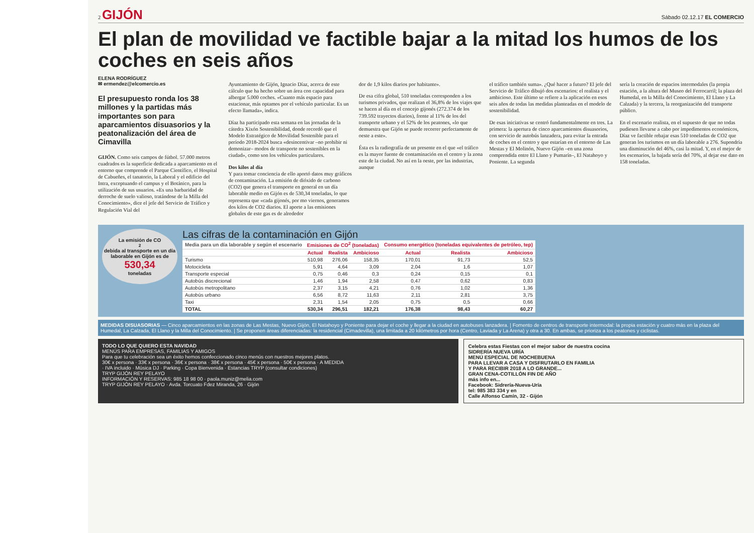2 GIJÓN Sábado 02.12.17 EL COMERCIO
El plan de movilidad ve factible bajar a la mitad los humos de los coches en seis años
ELENA RODRÍGUEZ
✉ ermendez@elcomercio.es
El presupuesto ronda los 38 millones y la partidas más importantes son para aparcamientos disuasorios y la peatonalización del área de Cimavilla
GIJÓN. Como seis campos de fútbol. 57.000 metros cuadrados es la superficie dedicada a aparcamiento en el entorno que comprende el Parque Científico, el Hospital de Cabueñes, el tanatorio, la Laboral y el edificio del Intra, exceptuando el campus y el Botánico, para la utilización de sus usuarios. «Es una barbaridad de derroche de suelo valioso, tratándose de la Milla del Conocimiento», dice el jefe del Servicio de Tráfico y Regulación Vial del
Ayuntamiento de Gijón, Ignacio Díaz, acerca de este cálculo que ha hecho sobre un área con capacidad para albergar 5.000 coches. «Cuanto más espacio para estacionar, más optamos por el vehículo particular. Es un efecto llamada», indica.
Díaz ha participado esta semana en las jornadas de la cátedra Xixón Sostenibilidad, donde recordó que el Modelo Estratégico de Movilidad Sostenible para el período 2018-2024 busca «desincentivar –no prohibir ni demonizar– modos de transporte no sostenibles en la ciudad», como son los vehículos particulares.
Dos kilos al día
Y para tomar conciencia de ello aportó datos muy gráficos de contaminación. La emisión de dióxido de carbono (CO2) que genera el transporte en general en un día laborable medio en Gijón es de 530,34 toneladas, lo que representa que «cada gijonés, por mo viernos, generamos dos kilos de CO2 diarios. El aporte a las emisiones globales de este gas es de alrededor
dor de 1,9 kilos diarios por habitante».
De esa cifra global, 510 toneladas corresponden a los turismos privados, que realizan el 36,8% de los viajes que se hacen al día en el concejo gijonés (272.374 de los 739.592 trayectos diarios), frente al 11% de los del transporte urbano y el 52% de los peatones, «lo que demuestra que Gijón se puede recorrer perfectamente de oeste a este».
Ésta es la radiografía de un presente en el que «el tráfico es la mayor fuente de contaminación en el centro y la zona este de la ciudad. No así en la oeste, por las industrias, aunque
el tráfico también suma». ¿Qué hacer a futuro? El jefe del Servicio de Tráfico dibujó dos escenarios: el realista y el ambicioso. Este último se refiere a la aplicación en esos seis años de todas las medidas planteadas en el modelo de sostenibilidad.
De esas iniciativas se centró fundamentalmente en tres. La primera: la apertura de cinco aparcamientos disuasorios, con servicio de autobús lanzadera, para evitar la entrada de coches en el centro y que estarían en el entorno de Las Mestas y El Molinón, Nuevo Gijón –en una zona comprendida entre El Llano y Pumarín–, El Natahoyo y Poniente. La segunda
sería la creación de espacios intermodales (la propia estación, a la altura del Museo del Ferrocarril; la plaza del Humedal, en la Milla del Conocimiento, El Llano y La Calzada) y la tercera, la reorganización del transporte público.
En el escenario realista, en el supuesto de que no todas pudiesen llevarse a cabo por impedimentos económicos, Díaz ve factible rebajar esas 510 toneladas de CO2 que generan los turismos en un día laborable a 276. Supondría una disminución del 46%, casi la mitad. Y, en el mejor de los escenarios, la bajada sería del 70%, al dejar ese dato en 158 toneladas.
La emisión de CO<sup>2</sup> debida al transporte en un día laborable en Gijón es de
530,34
toneladas
Las cifras de la contaminación en Gijón
| Media para un día laborable y según el escenario | Emisiones de CO<sup>2</sup> (toneladas) | | | Consumo energético (toneladas equivalentes de petróleo, tep) | | |
| --- | --- | --- | --- | --- | --- | --- |
| | Actual | Realista | Ambicioso | Actual | Realista | Ambicioso |
| Turismo | 510,98 | 276,06 | 158,35 | 170,01 | 91,73 | 52,5 |
| Motocicleta | 5,91 | 4,64 | 3,09 | 2,04 | 1,6 | 1,07 |
| Transporte especial | 0,75 | 0,46 | 0,3 | 0,24 | 0,15 | 0,1 |
| Autobús discrecional | 1,46 | 1,94 | 2,58 | 0,47 | 0,62 | 0,83 |
| Autobús metropolitano | 2,37 | 3,15 | 4,21 | 0,76 | 1,02 | 1,36 |
| Autobús urbano | 6,56 | 8,72 | 11,63 | 2,11 | 2,81 | 3,75 |
| Taxi | 2,31 | 1,54 | 2,05 | 0,75 | 0,5 | 0,66 |
| TOTAL | 530,34 | 296,51 | 182,21 | 176,38 | 98,43 | 60,27 |
MEDIDAS DISUASORIAS — Cinco aparcamientos en las zonas de Las Mestas, Nuevo Gijón, El Natahoyo y Poniente para dejar el coche y llegar a la ciudad en autobuses lanzadera. | Fomento de centros de transporte intermodal: la propia estación y cuatro más en la plaza del Humedal, La Calzada, El Llano y la Milla del Conocimiento. | Se proponen áreas diferenciadas: la residencial (Cimadevilla), una limitada a 20 kilómetros por hora (Centro, Laviada y La Arena) y otra a 30. En ambas, se prioriza a los peatones y ciclistas.
TODO LO QUE QUIERO ESTA NAVIDAD
MENÚS PARA EMPRESAS, FAMILIAS Y AMIGOS
Para que tu celebración sea un éxito hemos confeccionado cinco menús con nuestros mejores platos.
30€ x persona · 33€ x persona · 36€ x persona · 38€ x persona · 45€ x persona · 50€ x persona · A MEDIDA
· IVA incluido · Música DJ · Parking · Copa Bienvenida · Estancias TRYP (consultar condiciones)
TRYP GIJÓN REY PELAYO
INFORMACIÓN Y RESERVAS: 985 18 98 00 · paola.muniz@melia.com
TRYP GIJÓN REY PELAYO · Avda. Torcuato Fdez Miranda, 26 · Gijón
Celebra estas Fiestas con el mejor sabor de nuestra cocina
SIDRERÍA NUEVA URÍA
MENÚ ESPECIAL DE NOCHEBUENA
PARA LLEVAR A CASA Y DISFRUTARLO EN FAMILIA
Y PARA RECIBIR 2018 A LO GRANDE...
GRAN CENA-COTILLÓN FIN DE AÑO
más info en...
Facebook: Sidrería-Nueva-Uría
tel: 985 383 334 y en
Calle Alfonso Camín, 32 - Gijón